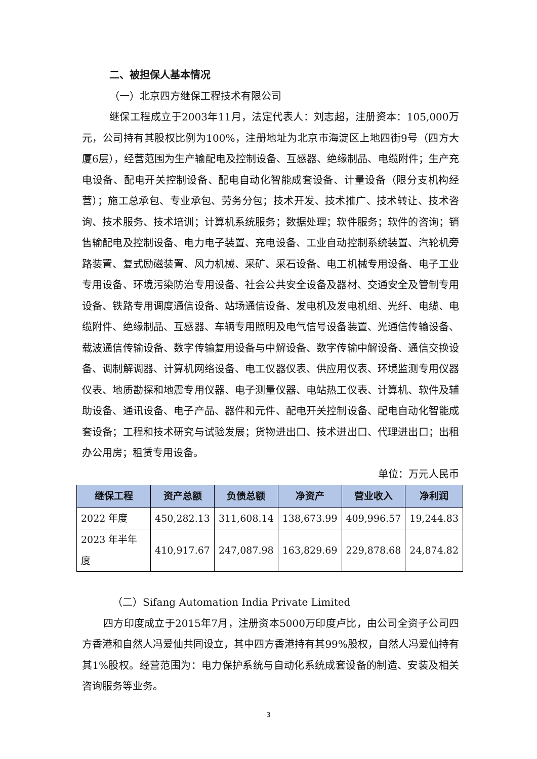二、被担保人基本情况
（一）北京四方继保工程技术有限公司
继保工程成立于2003年11月，法定代表人：刘志超，注册资本：105,000万元，公司持有其股权比例为100%，注册地址为北京市海淀区上地四街9号（四方大厦6层），经营范围为生产输配电及控制设备、互感器、绝缘制品、电缆附件；生产充电设备、配电开关控制设备、配电自动化智能成套设备、计量设备（限分支机构经营）；施工总承包、专业承包、劳务分包；技术开发、技术推广、技术转让、技术咨询、技术服务、技术培训；计算机系统服务；数据处理；软件服务；软件的咨询；销售输配电及控制设备、电力电子装置、充电设备、工业自动控制系统装置、汽轮机旁路装置、复式励磁装置、风力机械、采矿、采石设备、电工机械专用设备、电子工业专用设备、环境污染防治专用设备、社会公共安全设备及器材、交通安全及管制专用设备、铁路专用调度通信设备、站场通信设备、发电机及发电机组、光纤、电缆、电缆附件、绝缘制品、互感器、车辆专用照明及电气信号设备装置、光通信传输设备、载波通信传输设备、数字传输复用设备与中解设备、数字传输中解设备、通信交换设备、调制解调器、计算机网络设备、电工仪器仪表、供应用仪表、环境监测专用仪器仪表、地质勘探和地震专用仪器、电子测量仪器、电站热工仪表、计算机、软件及辅助设备、通讯设备、电子产品、器件和元件、配电开关控制设备、配电自动化智能成套设备；工程和技术研究与试验发展；货物进出口、技术进出口、代理进出口；出租办公用房；租赁专用设备。
单位：万元人民币
| 继保工程 | 资产总额 | 负债总额 | 净资产 | 营业收入 | 净利润 |
| --- | --- | --- | --- | --- | --- |
| 2022 年度 | 450,282.13 | 311,608.14 | 138,673.99 | 409,996.57 | 19,244.83 |
| 2023 年半年度 | 410,917.67 | 247,087.98 | 163,829.69 | 229,878.68 | 24,874.82 |
（二）Sifang Automation India Private Limited
四方印度成立于2015年7月，注册资本5000万印度卢比，由公司全资子公司四方香港和自然人冯爱仙共同设立，其中四方香港持有其99%股权，自然人冯爱仙持有其1%股权。经营范围为：电力保护系统与自动化系统成套设备的制造、安装及相关咨询服务等业务。
3